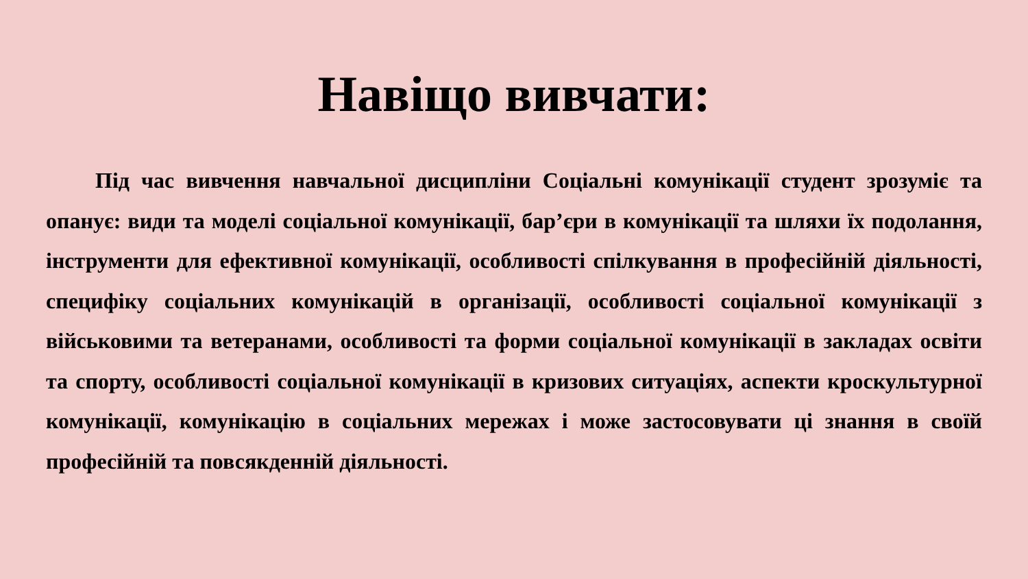Навіщо вивчати:
Під час вивчення навчальної дисципліни Соціальні комунікації студент зрозуміє та опанує: види та моделі соціальної комунікації, бар’єри в комунікації та шляхи їх подолання, інструменти для ефективної комунікації, особливості спілкування в професійній діяльності, специфіку соціальних комунікацій в організації, особливості соціальної комунікації з військовими та ветеранами, особливості та форми соціальної комунікації в закладах освіти та спорту, особливості соціальної комунікації в кризових ситуаціях, аспекти кроскультурної комунікації, комунікацію в соціальних мережах і може застосовувати ці знання в своїй професійній та повсякденній діяльності.